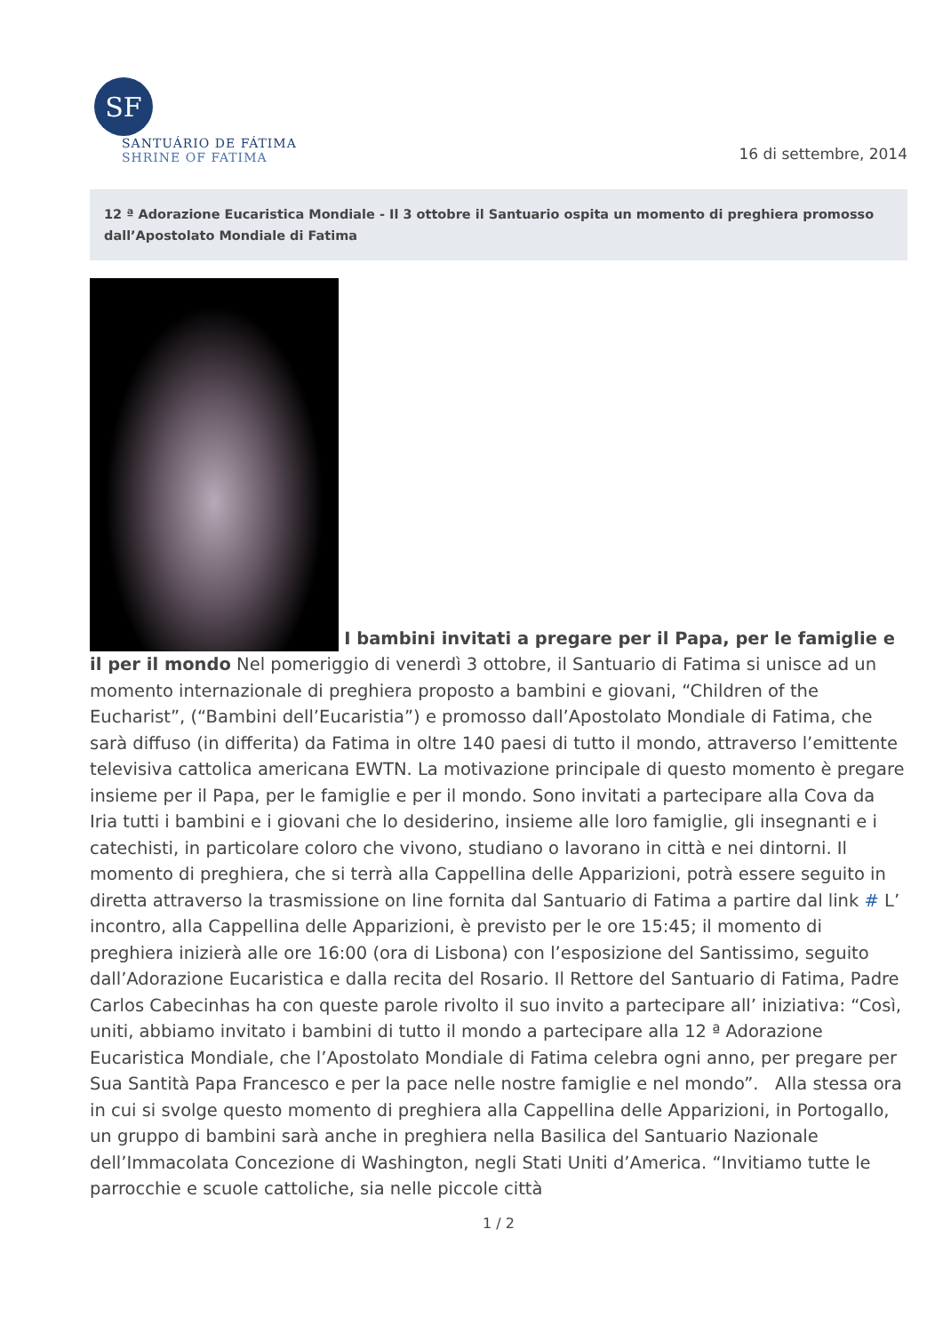SF
SANTUÁRIO DE FÁTIMA
SHRINE OF FATIMA
16 di settembre, 2014
12 ª Adorazione Eucaristica Mondiale - Il 3 ottobre il Santuario ospita un momento di preghiera promosso dall’Apostolato Mondiale di Fatima
I bambini invitati a pregare per il Papa, per le famiglie e il per il mondo Nel pomeriggio di venerdì 3 ottobre, il Santuario di Fatima si unisce ad un momento internazionale di preghiera proposto a bambini e giovani, “Children of the Eucharist”, (“Bambini dell’Eucaristia”) e promosso dall’Apostolato Mondiale di Fatima, che sarà diffuso (in differita) da Fatima in oltre 140 paesi di tutto il mondo, attraverso l’emittente televisiva cattolica americana EWTN. La motivazione principale di questo momento è pregare insieme per il Papa, per le famiglie e per il mondo. Sono invitati a partecipare alla Cova da Iria tutti i bambini e i giovani che lo desiderino, insieme alle loro famiglie, gli insegnanti e i catechisti, in particolare coloro che vivono, studiano o lavorano in città e nei dintorni. Il momento di preghiera, che si terrà alla Cappellina delle Apparizioni, potrà essere seguito in diretta attraverso la trasmissione on line fornita dal Santuario di Fatima a partire dal link # L’ incontro, alla Cappellina delle Apparizioni, è previsto per le ore 15:45; il momento di preghiera inizierà alle ore 16:00 (ora di Lisbona) con l’esposizione del Santissimo, seguito dall’Adorazione Eucaristica e dalla recita del Rosario. Il Rettore del Santuario di Fatima, Padre Carlos Cabecinhas ha con queste parole rivolto il suo invito a partecipare all’ iniziativa: “Così, uniti, abbiamo invitato i bambini di tutto il mondo a partecipare alla 12 ª Adorazione Eucaristica Mondiale, che l’Apostolato Mondiale di Fatima celebra ogni anno, per pregare per Sua Santità Papa Francesco e per la pace nelle nostre famiglie e nel mondo”. Alla stessa ora in cui si svolge questo momento di preghiera alla Cappellina delle Apparizioni, in Portogallo, un gruppo di bambini sarà anche in preghiera nella Basilica del Santuario Nazionale dell’Immacolata Concezione di Washington, negli Stati Uniti d’America. “Invitiamo tutte le parrocchie e scuole cattoliche, sia nelle piccole città
1 / 2